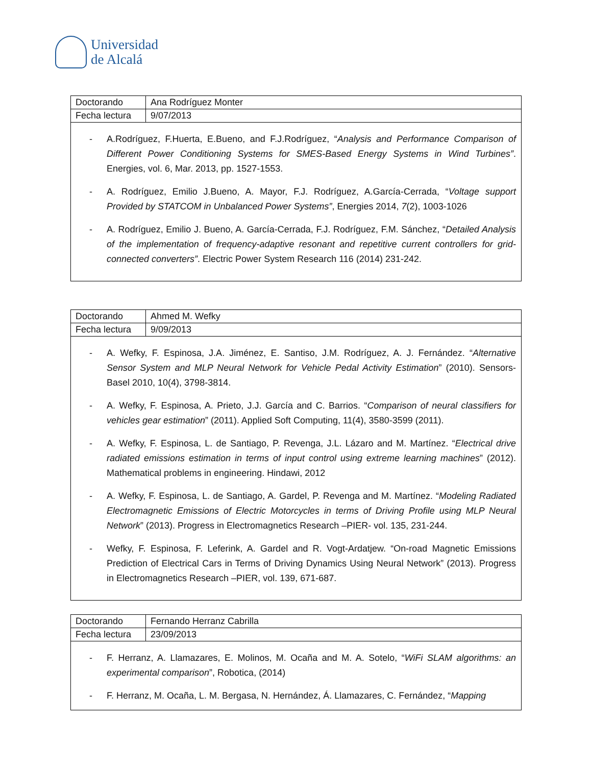Universidad
de Alcalá
| Doctorando | Ana Rodríguez Monter |
| Fecha lectura | 9/07/2013 |
- A.Rodríguez, F.Huerta, E.Bueno, and F.J.Rodríguez, “Analysis and Performance Comparison of Different Power Conditioning Systems for SMES-Based Energy Systems in Wind Turbines”. Energies, vol. 6, Mar. 2013, pp. 1527-1553.
- A. Rodríguez, Emilio J.Bueno, A. Mayor, F.J. Rodríguez, A.García-Cerrada, “Voltage support Provided by STATCOM in Unbalanced Power Systems”, Energies 2014, 7(2), 1003-1026
- A. Rodríguez, Emilio J. Bueno, A. García-Cerrada, F.J. Rodríguez, F.M. Sánchez, “Detailed Analysis of the implementation of frequency-adaptive resonant and repetitive current controllers for grid-connected converters”. Electric Power System Research 116 (2014) 231-242.
| Doctorando | Ahmed M. Wefky |
| Fecha lectura | 9/09/2013 |
- A. Wefky, F. Espinosa, J.A. Jiménez, E. Santiso, J.M. Rodríguez, A. J. Fernández. “Alternative Sensor System and MLP Neural Network for Vehicle Pedal Activity Estimation” (2010). Sensors-Basel 2010, 10(4), 3798-3814.
- A. Wefky, F. Espinosa, A. Prieto, J.J. García and C. Barrios. “Comparison of neural classifiers for vehicles gear estimation” (2011). Applied Soft Computing, 11(4), 3580-3599 (2011).
- A. Wefky, F. Espinosa, L. de Santiago, P. Revenga, J.L. Lázaro and M. Martínez. “Electrical drive radiated emissions estimation in terms of input control using extreme learning machines” (2012). Mathematical problems in engineering. Hindawi, 2012
- A. Wefky, F. Espinosa, L. de Santiago, A. Gardel, P. Revenga and M. Martínez. “Modeling Radiated Electromagnetic Emissions of Electric Motorcycles in terms of Driving Profile using MLP Neural Network” (2013). Progress in Electromagnetics Research –PIER- vol. 135, 231-244.
- Wefky, F. Espinosa, F. Leferink, A. Gardel and R. Vogt-Ardatjew. “On-road Magnetic Emissions Prediction of Electrical Cars in Terms of Driving Dynamics Using Neural Network” (2013). Progress in Electromagnetics Research –PIER, vol. 139, 671-687.
| Doctorando | Fernando Herranz Cabrilla |
| Fecha lectura | 23/09/2013 |
- F. Herranz, A. Llamazares, E. Molinos, M. Ocaña and M. A. Sotelo, “WiFi SLAM algorithms: an experimental comparison”, Robotica, (2014)
- F. Herranz, M. Ocaña, L. M. Bergasa, N. Hernández, Á. Llamazares, C. Fernández, “Mapping